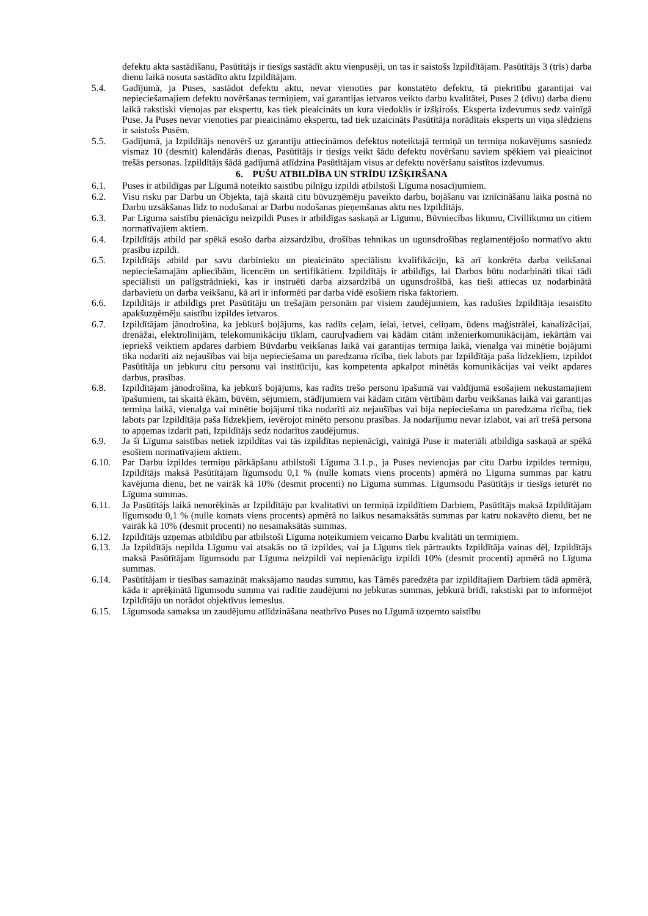defektu akta sastādīšanu, Pasūtītājs ir tiesīgs sastādīt aktu vienpusēji, un tas ir saistošs Izpildītājam. Pasūtītājs 3 (trīs) darba dienu laikā nosuta sastādīto aktu Izpildītājam.
5.4. Gadījumā, ja Puses, sastādot defektu aktu, nevar vienoties par konstatēto defektu, tā piekritību garantijai vai nepieciešamajiem defektu novēršanas termiņiem, vai garantijas ietvaros veikto darbu kvalitātei, Puses 2 (divu) darba dienu laikā rakstiski vienojas par ekspertu, kas tiek pieaicināts un kura viedoklis ir izšķirošs. Eksperta izdevumus sedz vainīgā Puse. Ja Puses nevar vienoties par pieaicināmo ekspertu, tad tiek uzaicināts Pasūtītāja norādītais eksperts un viņa slēdziens ir saistošs Pusēm.
5.5. Gadījumā, ja Izpildītājs nenovērš uz garantiju attiecināmos defektus noteiktajā termiņā un termiņa nokavējums sasniedz vismaz 10 (desmit) kalendārās dienas, Pasūtītājs ir tiesīgs veikt šādu defektu novēršanu saviem spēkiem vai pieaicinot trešās personas. Izpildītājs šādā gadījumā atlīdzina Pasūtītājam visus ar defektu novēršanu saistītos izdevumus.
6. PUŠU ATBILDĪBA UN STRĪDU IZŠĶIRŠANA
6.1. Puses ir atbildīgas par Līgumā noteikto saistību pilnīgu izpildi atbilstoši Līguma nosacījumiem.
6.2. Visu risku par Darbu un Objekta, tajā skaitā citu būvuzņēmēju paveikto darbu, bojāšanu vai iznīcināšanu laika posmā no Darbu uzsākšanas līdz to nodošanai ar Darbu nodošanas pieņemšanas aktu nes Izpildītājs.
6.3. Par Līguma saistību pienācīgu neizpildi Puses ir atbildīgas saskaņā ar Līgumu, Būvniecības likumu, Civillikumu un citiem normatīvajiem aktiem.
6.4. Izpildītājs atbild par spēkā esošo darba aizsardzību, drošības tehnikas un ugunsdrošības reglamentējošo normatīvo aktu prasību izpildi.
6.5. Izpildītājs atbild par savu darbinieku un pieaicināto speciālistu kvalifikāciju, kā arī konkrēta darba veikšanai nepieciešamajām apliecībām, licencēm un sertifikātiem. Izpildītājs ir atbildīgs, lai Darbos būtu nodarbināti tikai tādi speciālisti un palīgstrādnieki, kas ir instruēti darba aizsardzībā un ugunsdrošībā, kas tieši attiecas uz nodarbinātā darbavietu un darba veikšanu, kā arī ir informēti par darba vidē esošiem riska faktoriem.
6.6. Izpildītājs ir atbildīgs pret Pasūtītāju un trešajām personām par visiem zaudējumiem, kas radušies Izpildītāja iesaistīto apakšuzņēmēju saistību izpildes ietvaros.
6.7. Izpildītājam jānodrošina, ka jebkurš bojājums, kas radīts ceļam, ielai, ietvei, celiņam, ūdens maģistrālei, kanalizācijai, drenāžai, elektrolīnijām, telekomunikāciju tīklam, cauruļvadiem vai kādām citām inženierkomunikācijām, iekārtām vai iepriekš veiktiem apdares darbiem Būvdarbu veikšanas laikā vai garantijas termiņa laikā, vienalga vai minētie bojājumi tika nodarīti aiz nejaušības vai bija nepieciešama un paredzama rīcība, tiek labots par Izpildītāja paša līdzekļiem, izpildot Pasūtītāja un jebkuru citu personu vai institūciju, kas kompetenta apkalpot minētās komunikācijas vai veikt apdares darbus, prasības.
6.8. Izpildītājam jānodrošina, ka jebkurš bojājums, kas radīts trešo personu īpašumā vai valdījumā esošajiem nekustamajiem īpašumiem, tai skaitā ēkām, būvēm, sējumiem, stādījumiem vai kādām citām vērtībām darbu veikšanas laikā vai garantijas termiņa laikā, vienalga vai minētie bojājumi tika nodarīti aiz nejaušības vai bija nepieciešama un paredzama rīcība, tiek labots par Izpildītāja paša līdzekļiem, ievērojot minēto personu prasības. Ja nodarījumu nevar izlabot, vai arī trešā persona to apņemas izdarīt pati, Izpildītājs sedz nodarītos zaudējumus.
6.9. Ja šī Līguma saistības netiek izpildītas vai tās izpildītas nepienācīgi, vainīgā Puse ir materiāli atbildīga saskaņā ar spēkā esošiem normatīvajiem aktiem.
6.10. Par Darbu izpildes termiņu pārkāpšanu atbilstoši Līguma 3.1.p., ja Puses nevienojas par citu Darbu izpildes termiņu, Izpildītājs maksā Pasūtītājam līgumsodu 0,1 % (nulle komats viens procents) apmērā no Līguma summas par katru kavējuma dienu, bet ne vairāk kā 10% (desmit procenti) no Līguma summas. Līgumsodu Pasūtītājs ir tiesīgs ieturēt no Līguma summas.
6.11. Ja Pasūtītājs laikā nenorēķinās ar Izpildītāju par kvalitatīvi un termiņā izpildītiem Darbiem, Pasūtītājs maksā Izpildītājam līgumsodu 0,1 % (nulle komats viens procents) apmērā no laikus nesamaksātās summas par katru nokavēto dienu, bet ne vairāk kā 10% (desmit procenti) no nesamaksātās summas.
6.12. Izpildītājs uzņemas atbildību par atbilstoši Līguma noteikumiem veicamo Darbu kvalitāti un termiņiem.
6.13. Ja Izpildītājs nepilda Līgumu vai atsakās no tā izpildes, vai ja Līgums tiek pārtraukts Izpildītāja vainas dēļ, Izpildītājs maksā Pasūtītājam līgumsodu par Līguma neizpildi vai nepienācīgu izpildi 10% (desmit procenti) apmērā no Līguma summas.
6.14. Pasūtītājam ir tiesības samazināt maksājamo naudas summu, kas Tāmēs paredzēta par izpildītajiem Darbiem tādā apmērā, kāda ir aprēķinātā līgumsodu summa vai radītie zaudējumi no jebkuras summas, jebkurā brīdī, rakstiski par to informējot Izpildītāju un norādot objektīvus iemeslus.
6.15. Līgumsoda samaksa un zaudējumu atlīdzināšana neatbrīvo Puses no Līgumā uzņemto saistību